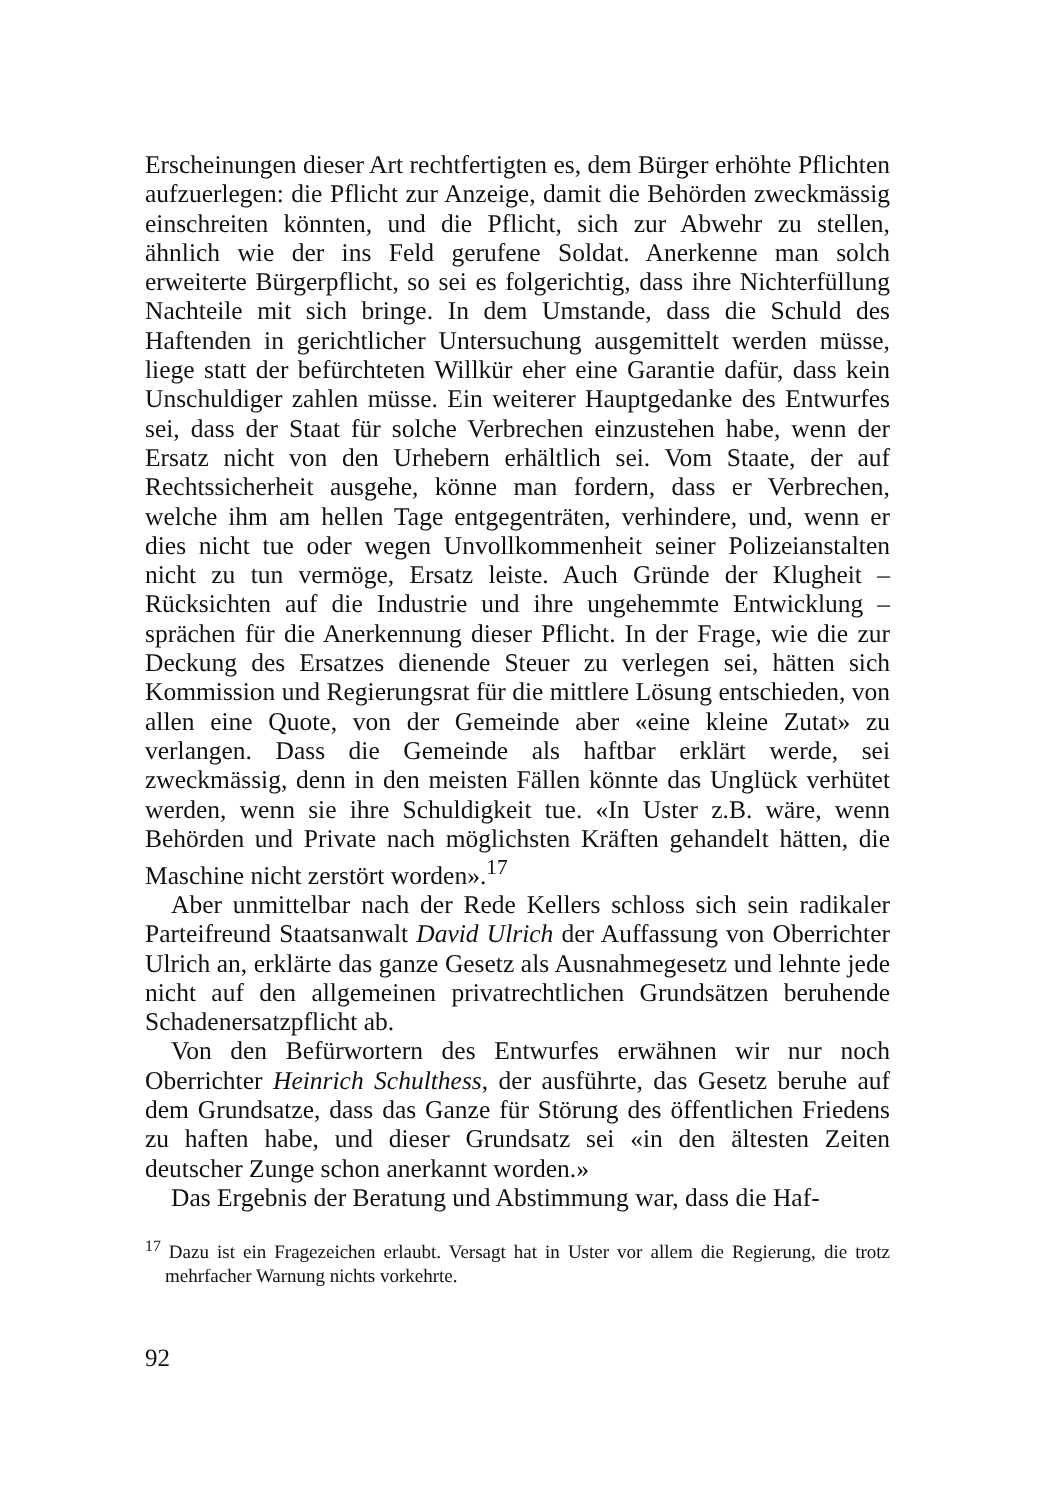Erscheinungen dieser Art rechtfertigten es, dem Bürger erhöhte Pflichten aufzuerlegen: die Pflicht zur Anzeige, damit die Behörden zweckmässig einschreiten könnten, und die Pflicht, sich zur Abwehr zu stellen, ähnlich wie der ins Feld gerufene Soldat. Anerkenne man solch erweiterte Bürgerpflicht, so sei es folgerichtig, dass ihre Nichterfüllung Nachteile mit sich bringe. In dem Umstande, dass die Schuld des Haftenden in gerichtlicher Untersuchung ausgemittelt werden müsse, liege statt der befürchteten Willkür eher eine Garantie dafür, dass kein Unschuldiger zahlen müsse. Ein weiterer Hauptgedanke des Entwurfes sei, dass der Staat für solche Verbrechen einzustehen habe, wenn der Ersatz nicht von den Urhebern erhältlich sei. Vom Staate, der auf Rechtssicherheit ausgehe, könne man fordern, dass er Verbrechen, welche ihm am hellen Tage entgegenträten, verhindere, und, wenn er dies nicht tue oder wegen Unvollkommenheit seiner Polizeianstalten nicht zu tun vermöge, Ersatz leiste. Auch Gründe der Klugheit – Rücksichten auf die Industrie und ihre ungehemmte Entwicklung – sprächen für die Anerkennung dieser Pflicht. In der Frage, wie die zur Deckung des Ersatzes dienende Steuer zu verlegen sei, hätten sich Kommission und Regierungsrat für die mittlere Lösung entschieden, von allen eine Quote, von der Gemeinde aber «eine kleine Zutat» zu verlangen. Dass die Gemeinde als haftbar erklärt werde, sei zweckmässig, denn in den meisten Fällen könnte das Unglück verhütet werden, wenn sie ihre Schuldigkeit tue. «In Uster z.B. wäre, wenn Behörden und Private nach möglichsten Kräften gehandelt hätten, die Maschine nicht zerstört worden».<sup>17</sup>
Aber unmittelbar nach der Rede Kellers schloss sich sein radikaler Parteifreund Staatsanwalt David Ulrich der Auffassung von Oberrichter Ulrich an, erklärte das ganze Gesetz als Ausnahmegesetz und lehnte jede nicht auf den allgemeinen privatrechtlichen Grundsätzen beruhende Schadenersatzpflicht ab.
Von den Befürwortern des Entwurfes erwähnen wir nur noch Oberrichter Heinrich Schulthess, der ausführte, das Gesetz beruhe auf dem Grundsatze, dass das Ganze für Störung des öffentlichen Friedens zu haften habe, und dieser Grundsatz sei «in den ältesten Zeiten deutscher Zunge schon anerkannt worden.»
Das Ergebnis der Beratung und Abstimmung war, dass die Haf-
<sup>17</sup> Dazu ist ein Fragezeichen erlaubt. Versagt hat in Uster vor allem die Regierung, die trotz mehrfacher Warnung nichts vorkehrte.
92